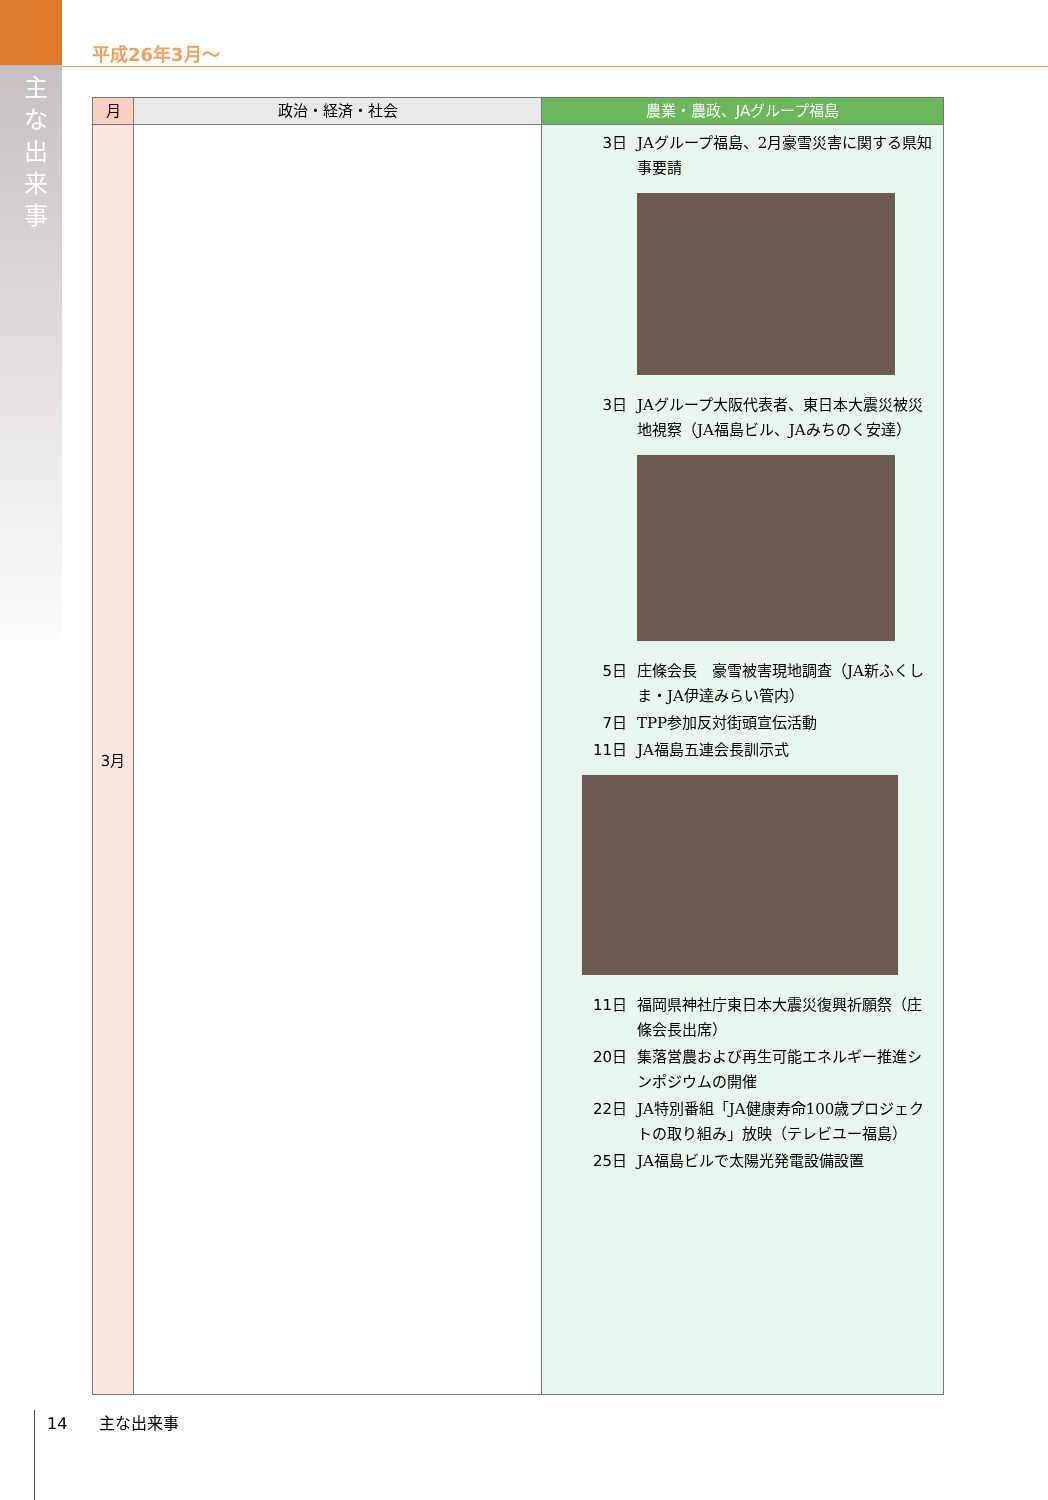主な出来事
平成26年3月～
| 月 | 政治・経済・社会 | 農業・農政、JAグループ福島 |
| --- | --- | --- |
| 3月 | | 3日 JAグループ福島、2月豪雪災害に関する県知事要請 3日 JAグループ大阪代表者、東日本大震災被災地視察（JA福島ビル、JAみちのく安達） 5日 庄條会長 豪雪被害現地調査（JA新ふくしま・JA伊達みらい管内） 7日 TPP参加反対街頭宣伝活動 11日 JA福島五連会長訓示式 11日 福岡県神社庁東日本大震災復興祈願祭（庄條会長出席） 20日 集落営農および再生可能エネルギー推進シンポジウムの開催 22日 JA特別番組「JA健康寿命100歳プロジェクトの取り組み」放映（テレビユー福島） 25日 JA福島ビルで太陽光発電設備設置 |
14　　主な出来事